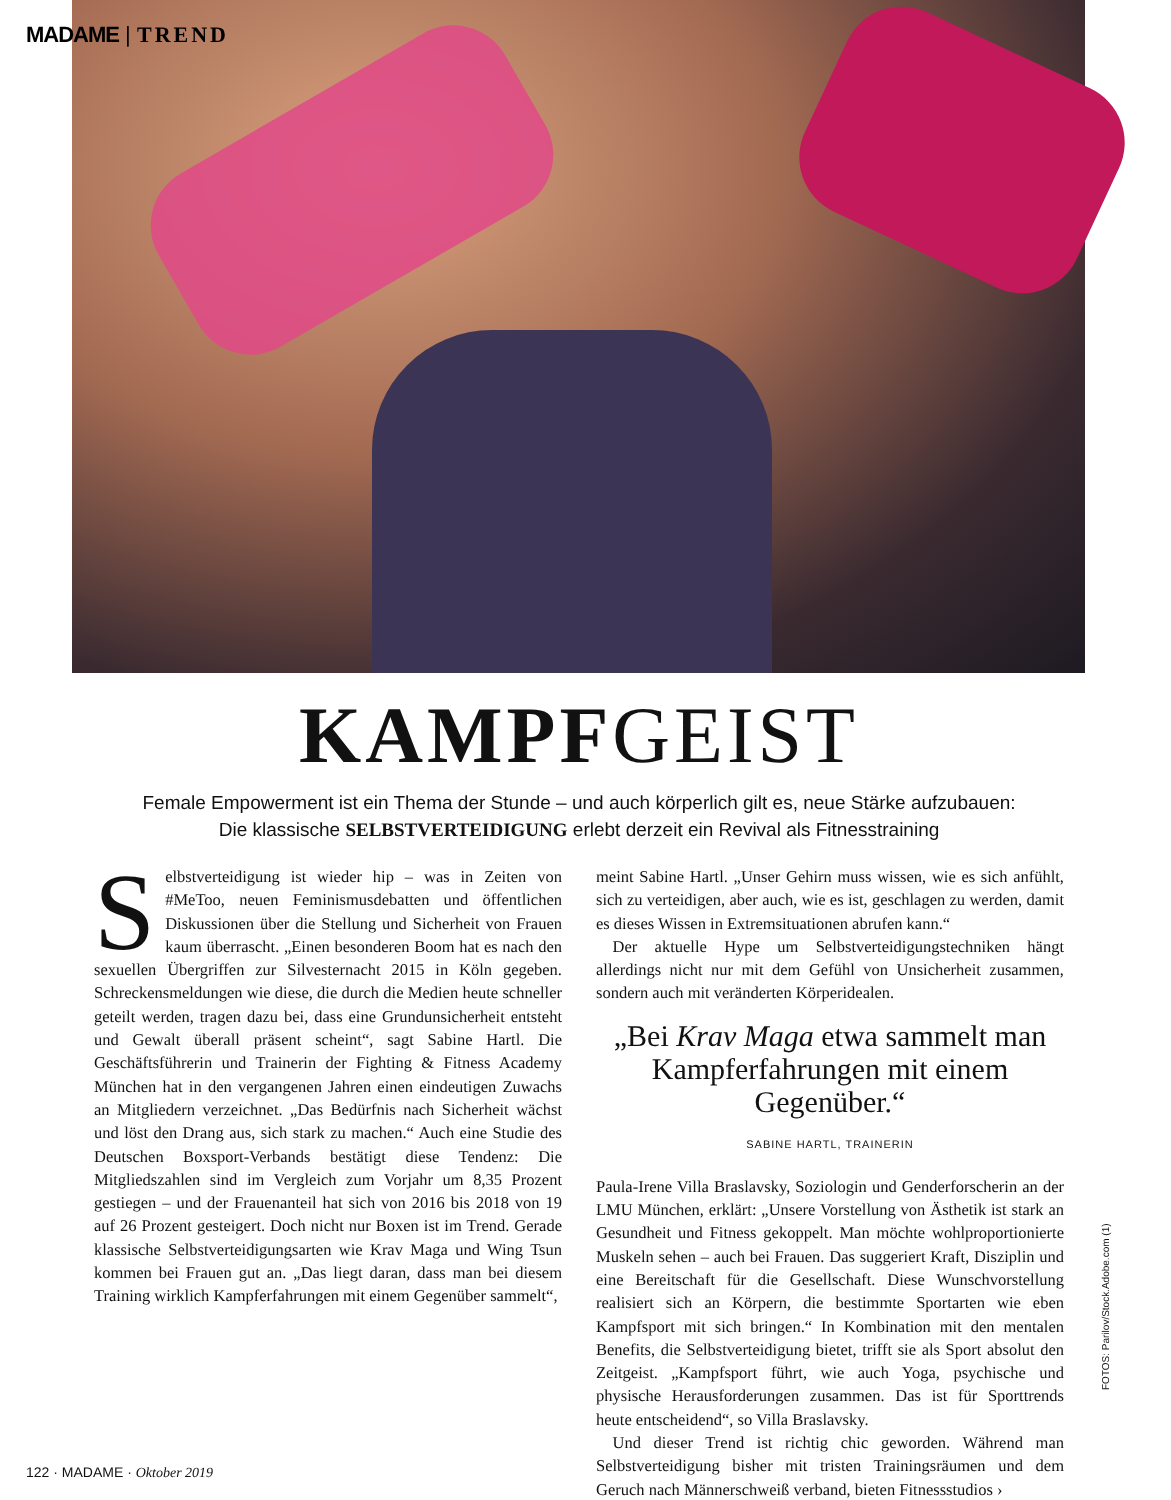MADAME | TREND
KAMPFGEIST
Female Empowerment ist ein Thema der Stunde – und auch körperlich gilt es, neue Stärke aufzubauen:
Die klassische SELBSTVERTEIDIGUNG erlebt derzeit ein Revival als Fitnesstraining
Selbstverteidigung ist wieder hip – was in Zeiten von #MeToo, neuen Feminismusdebatten und öffentlichen Diskussionen über die Stellung und Sicherheit von Frauen kaum überrascht. „Einen besonderen Boom hat es nach den sexuellen Übergriffen zur Silvesternacht 2015 in Köln gegeben. Schreckensmeldungen wie diese, die durch die Medien heute schneller geteilt werden, tragen dazu bei, dass eine Grundunsicherheit entsteht und Gewalt überall präsent scheint“, sagt Sabine Hartl. Die Geschäftsführerin und Trainerin der Fighting & Fitness Academy München hat in den vergangenen Jahren einen eindeutigen Zuwachs an Mitgliedern verzeichnet. „Das Bedürfnis nach Sicherheit wächst und löst den Drang aus, sich stark zu machen.“ Auch eine Studie des Deutschen Boxsport-Verbands bestätigt diese Tendenz: Die Mitgliedszahlen sind im Vergleich zum Vorjahr um 8,35 Prozent gestiegen – und der Frauenanteil hat sich von 2016 bis 2018 von 19 auf 26 Prozent gesteigert. Doch nicht nur Boxen ist im Trend. Gerade klassische Selbstverteidigungsarten wie Krav Maga und Wing Tsun kommen bei Frauen gut an. „Das liegt daran, dass man bei diesem Training wirklich Kampferfahrungen mit einem Gegenüber sammelt“,
meint Sabine Hartl. „Unser Gehirn muss wissen, wie es sich anfühlt, sich zu verteidigen, aber auch, wie es ist, geschlagen zu werden, damit es dieses Wissen in Extremsituationen abrufen kann.“
 Der aktuelle Hype um Selbstverteidigungstechniken hängt allerdings nicht nur mit dem Gefühl von Unsicherheit zusammen, sondern auch mit veränderten Körperidealen.
„Bei Krav Maga etwa sammelt man Kampferfahrungen mit einem Gegenüber.“SABINE HARTL, TRAINERIN
Paula-Irene Villa Braslavsky, Soziologin und Genderforscherin an der LMU München, erklärt: „Unsere Vorstellung von Ästhetik ist stark an Gesundheit und Fitness gekoppelt. Man möchte wohlproportionierte Muskeln sehen – auch bei Frauen. Das suggeriert Kraft, Disziplin und eine Bereitschaft für die Gesellschaft. Diese Wunschvorstellung realisiert sich an Körpern, die bestimmte Sportarten wie eben Kampfsport mit sich bringen.“ In Kombination mit den mentalen Benefits, die Selbstverteidigung bietet, trifft sie als Sport absolut den Zeitgeist. „Kampfsport führt, wie auch Yoga, psychische und physische Herausforderungen zusammen. Das ist für Sporttrends heute entscheidend“, so Villa Braslavsky.
 Und dieser Trend ist richtig chic geworden. Während man Selbstverteidigung bisher mit tristen Trainingsräumen und dem Geruch nach Männerschweiß verband, bieten Fitnessstudios ›
FOTOS: Parilov/Stock.Adobe.com (1)
122 · MADAME · Oktober 2019